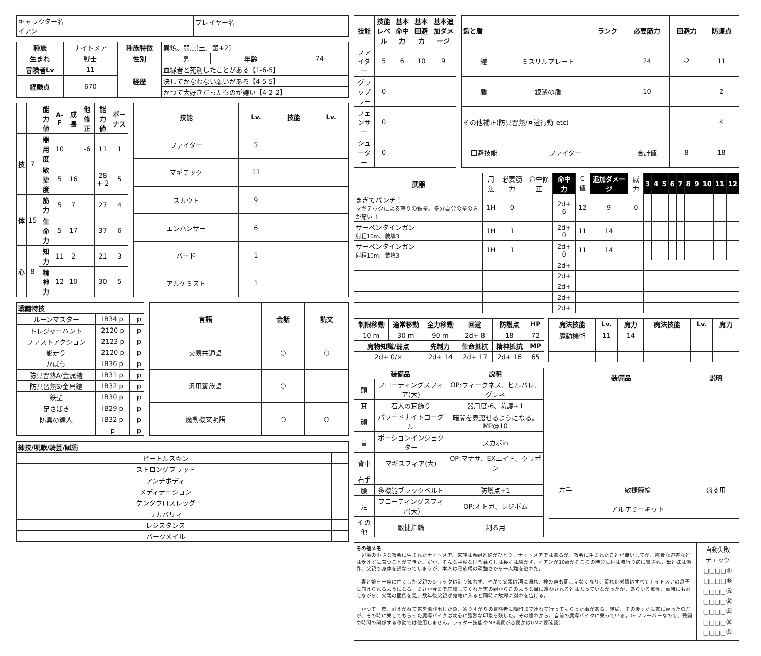| キャラクター名 イアン | プレイヤー名 |
| 種族 | ナイトメア | 種族特徴 | 異貌、弱点[土、銀+2] | | |
| 生まれ | 戦士 | 性別 | 男 | 年齢 | 74 |
| 冒険者Lv | 11 | 経歴 | 血縁者と死別したことがある【1-6-5】 | | |
| 経験点 | 670 | | 決してかなわない願いがある【4-5-5】 | | |
| | | | かつて大好きだったものが嫌い【4-2-2】 | | |
| | | 能力値 | A-F | 成長 | 他修正 | 能力値 | ボーナス |
| --- | --- | --- | --- | --- | --- | --- | --- |
| 技 | 7 | 器用度 | 10 | | -6 | 11 | 1 |
| | | 敏捷度 | 5 | 16 | | 28 + 2 | 5 |
| 体 | 15 | 筋力 | 5 | 7 | | 27 | 4 |
| | | 生命力 | 5 | 17 | | 37 | 6 |
| 心 | 8 | 知力 | 11 | 2 | | 21 | 3 |
| | | 精神力 | 12 | 10 | | 30 | 5 |
| 技能 | Lv. | 技能 | Lv. |
| --- | --- | --- | --- |
| ファイター | 5 | | |
| マギテック | 11 | | |
| スカウト | 9 | | |
| エンハンサー | 6 | | |
| バード | 1 | | |
| アルケミスト | 1 | | |
| 戦闘特技 | | | |
| --- | --- | --- | --- |
| ルーンマスター | IB34 p | | p |
| トレジャーハント | 2120 p | | p |
| ファストアクション | 2123 p | | p |
| 影走り | 2120 p | | p |
| かばう | IB36 p | | p |
| 防具習熟A/金属鎧 | IB31 p | | p |
| 防具習熟S/金属鎧 | IB32 p | | p |
| 鉄壁 | IB30 p | | p |
| 足さばき | IB29 p | | p |
| 防具の達人 | IB32 p | | p |
| | p | | p |
| 言語 | 会話 | 読文 |
| --- | --- | --- |
| 交易共通語 | ○ | ○ |
| 汎用蛮族語 | ○ | |
| 魔動機文明語 | ○ | ○ |
| 練技/呪歌/騎芸/賦術 | | |
| --- | --- | --- |
| ビートルスキン | | |
| ストロングブラッド | | |
| アンチボディ | | |
| メディテーション | | |
| ケンタウロスレッグ | | |
| リカバリィ | | |
| レジスタンス | | |
| バークメイル | | |
| 技能 | 技能レベル | 基本命中力 | 基本回避力 | 基本追加ダメージ |
| --- | --- | --- | --- | --- |
| ファイター | 5 | 6 | 10 | 9 |
| グラップラー | 0 | | | |
| フェンサー | 0 | | | |
| シューター | 0 | | | |
| 鎧と盾 | | ランク | 必要筋力 | 回避力 | 防護点 |
| --- | --- | --- | --- | --- | --- |
| 鎧 | ミスリルプレート | | 24 | -2 | 11 |
| 盾 | 銀鱗の盾 | | 10 | | 2 |
| その他補正(防具習熟/回避行動 etc) | | | | | 4 |
| 回避技能 | ファイター | | 合計値 | 8 | 18 |
| 武器 | 用法 | 必要筋力 | 命中修正 | 命中力 | C値 | 追加ダメージ | 威力 | 3 | 4 | 5 | 6 | 7 | 8 | 9 | 10 | 11 | 12 |
| まぎてパンチ！ マギテックによる怒りの鉄拳。多分自分の拳の方が痛い（ | 1H | 0 | | 2d+ 6 | 12 | 9 | 0 | | | | | | | | | | |
| サーペンタインガン 射程10m、装填3 | 1H | 1 | | 2d+ 0 | 11 | 14 | | | | | | | | | | | |
| サーペンタインガン 射程10m、装填3 | 1H | 1 | | 2d+ 0 | 11 | 14 | | | | | | | | | | | |
| | | | | 2d+ | | | | | | | | | | | | | |
| | | | | 2d+ | | | | | | | | | | | | | |
| | | | | 2d+ | | | | | | | | | | | | | |
| | | | | 2d+ | | | | | | | | | | | | | |
| | | | | 2d+ | | | | | | | | | | | | | |
| 制限移動 | 通常移動 | 全力移動 | 回避 | 防護点 | HP |
| --- | --- | --- | --- | --- | --- |
| 10 m | 30 m | 90 m | 2d+ 8 | 18 | 72 |
| 魔物知識/弱点 | | 先制力 | 生命抵抗 | 精神抵抗 | MP |
| 2d+ 0/× | | 2d+ 14 | 2d+ 17 | 2d+ 16 | 65 |
| 魔法技能 | Lv. | 魔力 | 魔法技能 | Lv. | 魔力 |
| --- | --- | --- | --- | --- | --- |
| 魔動機術 | 11 | 14 | | | |
| 装備品 | | 説明 |
| --- | --- | --- |
| 頭 | フローティングスフィア(大) | OP:ウィークネス、ヒルバレ、グレネ |
| 耳 | 石人の耳飾り | 器用度-6、防護+1 |
| 顔 | パワードナイトゴーグル | 暗闇を見渡せるようになる。MP@10 |
| 首 | ポーションインジェクター | スカポin |
| 背中 | マギスフィア(大) | OP:マナサ、EXエイド、クリポン |
| 右手 | | |
| 腰 | 多機能ブラックベルト | 防護点+1 |
| 足 | フローティングスフィア(大) | OP:オトガ、レジボム |
| その他 | 敏捷指輪 | 割る用 |
| 装備品 | | 説明 |
| --- | --- | --- |
| 左手 | 敏捷腕輪 | 盛る用 |
| | アルケミーキット | |
その他メモ
　辺境の小さな教会に生まれたナイトメア。家族は両親と妹がひとり。ナイトメアではあるが、教会に生まれたことが幸いしてか、露骨な迫害などは受けずに育つことができた。だが、そんな平穏な田舎暮らしは長くは続かず、イアンが10歳かそこらの時分に村は流行り病に冒され、母と妹は他界、父親も身体を損なってしまうが、本人は種族柄の頑強さから一人難を逃れた。
　妻と娘を一度に亡くした父親のショックは計り知れず、やがて父親は酒に溺れ、神の声も聞こえなくなり、荒れた感情はすべてナイトメアの息子に向けられるようになる。まさか今まで庇護してくれた実の親からこのような目に遭わされるとは思っていなかったが、あらゆる罵倒、虐待にも耐えながら、父親の面倒を見、数年後父親が鬼籍に入ると同時に故郷に別れを告げる。
　かつて一度、耐えかねて家を飛び出した際、通りすがりの冒険者に隣町まで連れて行ってもらった事がある。結局、その後すぐに家に戻ったのだが、その時に乗せてもらった魔導バイクは幼心に強烈な印象を残した。その憧れから、自前の魔導バイクに乗っている。（←フレーバーなので、戦闘や時間の関係する移動では使用しません。ライダー技能やMP消費が必要かはGMに要確認）
自動失敗
チェック
□□□□⑤
□□□□⑩
□□□□⑮
□□□□⑳
□□□□㉕
□□□□㉚
□□□□㉟